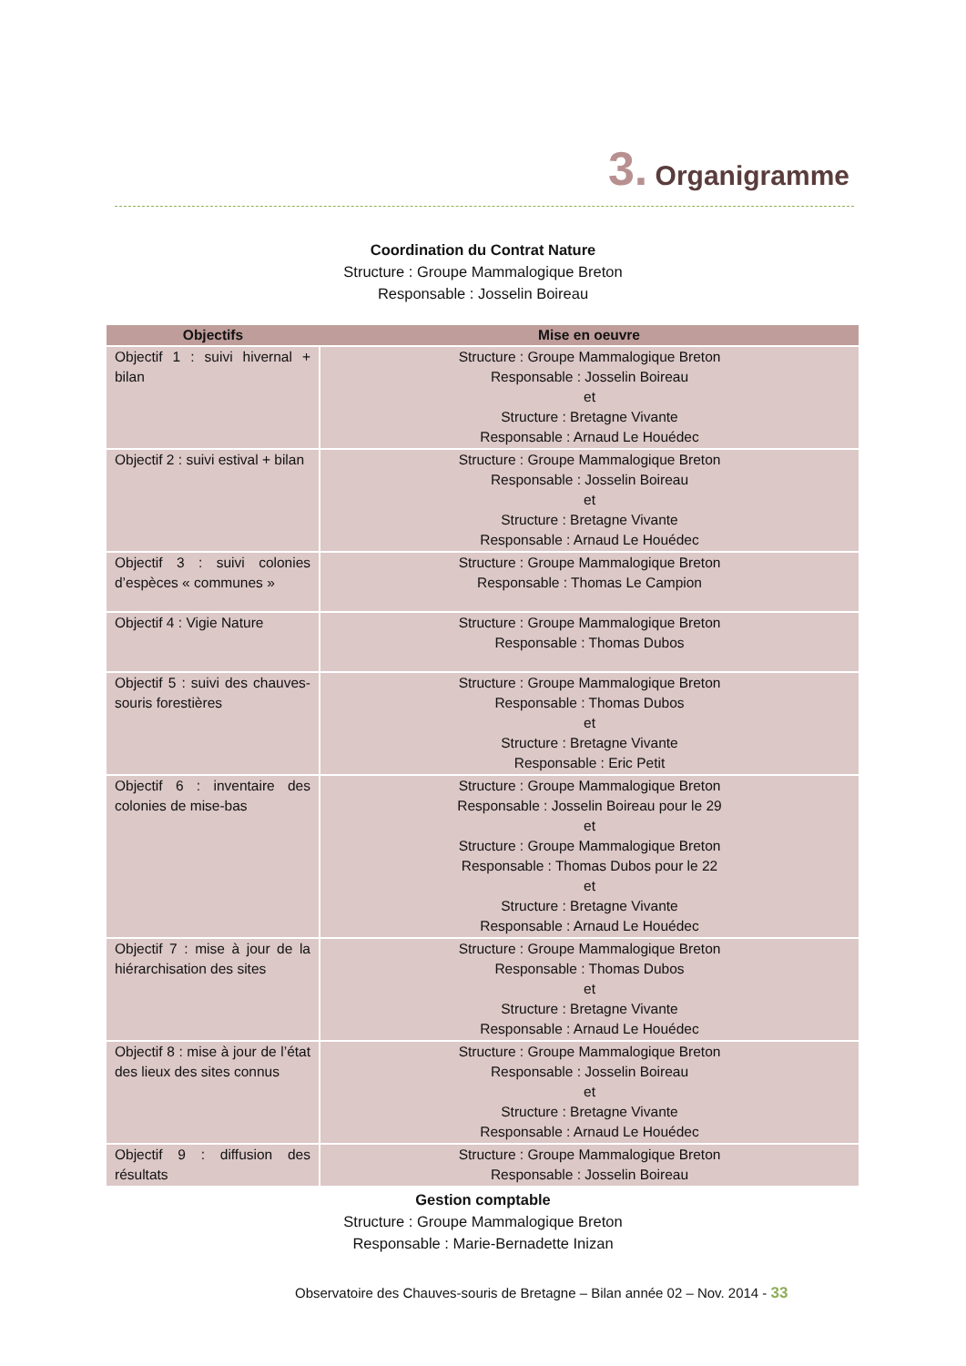3. Organigramme
Coordination du Contrat Nature
Structure : Groupe Mammalogique Breton
Responsable : Josselin Boireau
| Objectifs | Mise en oeuvre |
| --- | --- |
| Objectif 1 : suivi hivernal + bilan | Structure : Groupe Mammalogique Breton Responsable : Josselin Boireau et Structure : Bretagne Vivante Responsable : Arnaud Le Houédec |
| Objectif 2 : suivi estival + bilan | Structure : Groupe Mammalogique Breton Responsable : Josselin Boireau et Structure : Bretagne Vivante Responsable : Arnaud Le Houédec |
| Objectif 3 : suivi colonies d’espèces « communes » | Structure : Groupe Mammalogique Breton Responsable : Thomas Le Campion |
| Objectif 4 : Vigie Nature | Structure : Groupe Mammalogique Breton Responsable : Thomas Dubos |
| Objectif 5 : suivi des chauves-souris forestières | Structure : Groupe Mammalogique Breton Responsable : Thomas Dubos et Structure : Bretagne Vivante Responsable : Eric Petit |
| Objectif 6 : inventaire des colonies de mise-bas | Structure : Groupe Mammalogique Breton Responsable : Josselin Boireau pour le 29 et Structure : Groupe Mammalogique Breton Responsable : Thomas Dubos pour le 22 et Structure : Bretagne Vivante Responsable : Arnaud Le Houédec |
| Objectif 7 : mise à jour de la hiérarchisation des sites | Structure : Groupe Mammalogique Breton Responsable : Thomas Dubos et Structure : Bretagne Vivante Responsable : Arnaud Le Houédec |
| Objectif 8 : mise à jour de l’état des lieux des sites connus | Structure : Groupe Mammalogique Breton Responsable : Josselin Boireau et Structure : Bretagne Vivante Responsable : Arnaud Le Houédec |
| Objectif 9 : diffusion des résultats | Structure : Groupe Mammalogique Breton Responsable : Josselin Boireau |
Gestion comptable
Structure : Groupe Mammalogique Breton
Responsable : Marie-Bernadette Inizan
Observatoire des Chauves-souris de Bretagne – Bilan année 02 – Nov. 2014 - 33